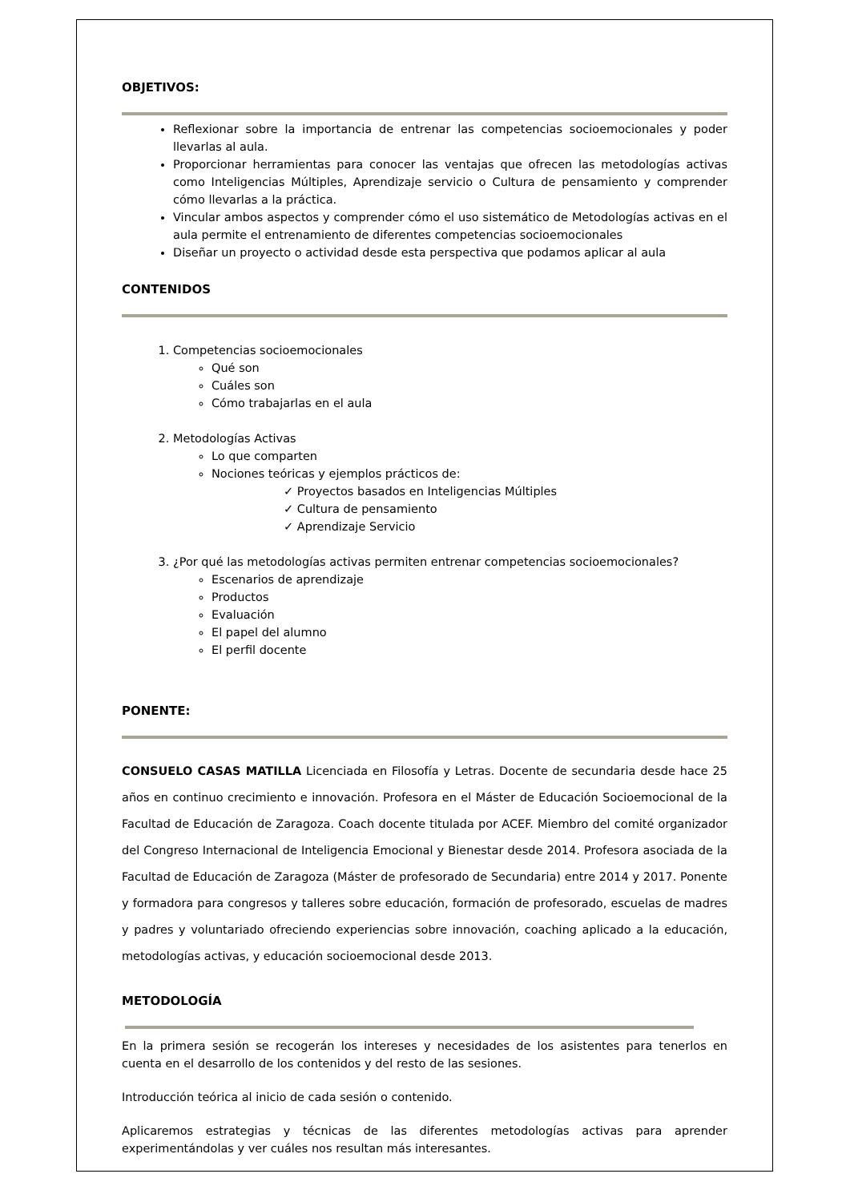OBJETIVOS:
Reflexionar sobre la importancia de entrenar las competencias socioemocionales y poder llevarlas al aula.
Proporcionar herramientas para conocer las ventajas que ofrecen las metodologías activas como Inteligencias Múltiples, Aprendizaje servicio o Cultura de pensamiento y comprender cómo llevarlas a la práctica.
Vincular ambos aspectos y comprender cómo el uso sistemático de Metodologías activas en el aula permite el entrenamiento de diferentes competencias socioemocionales
Diseñar un proyecto o actividad desde esta perspectiva que podamos aplicar al aula
CONTENIDOS
1. Competencias socioemocionales
Qué son
Cuáles son
Cómo trabajarlas en el aula
2. Metodologías Activas
Lo que comparten
Nociones teóricas y ejemplos prácticos de:
✓ Proyectos basados en Inteligencias Múltiples
✓ Cultura de pensamiento
✓ Aprendizaje Servicio
3. ¿Por qué las metodologías activas permiten entrenar competencias socioemocionales?
Escenarios de aprendizaje
Productos
Evaluación
El papel del alumno
El perfil docente
PONENTE:
CONSUELO CASAS MATILLA Licenciada en Filosofía y Letras. Docente de secundaria desde hace 25 años en continuo crecimiento e innovación. Profesora en el Máster de Educación Socioemocional de la Facultad de Educación de Zaragoza. Coach docente titulada por ACEF. Miembro del comité organizador del Congreso Internacional de Inteligencia Emocional y Bienestar desde 2014. Profesora asociada de la Facultad de Educación de Zaragoza (Máster de profesorado de Secundaria) entre 2014 y 2017. Ponente y formadora para congresos y talleres sobre educación, formación de profesorado, escuelas de madres y padres y voluntariado ofreciendo experiencias sobre innovación, coaching aplicado a la educación, metodologías activas, y educación socioemocional desde 2013.
METODOLOGÍA
En la primera sesión se recogerán los intereses y necesidades de los asistentes para tenerlos en cuenta en el desarrollo de los contenidos y del resto de las sesiones.
Introducción teórica al inicio de cada sesión o contenido.
Aplicaremos estrategias y técnicas de las diferentes metodologías activas para aprender experimentándolas y ver cuáles nos resultan más interesantes.